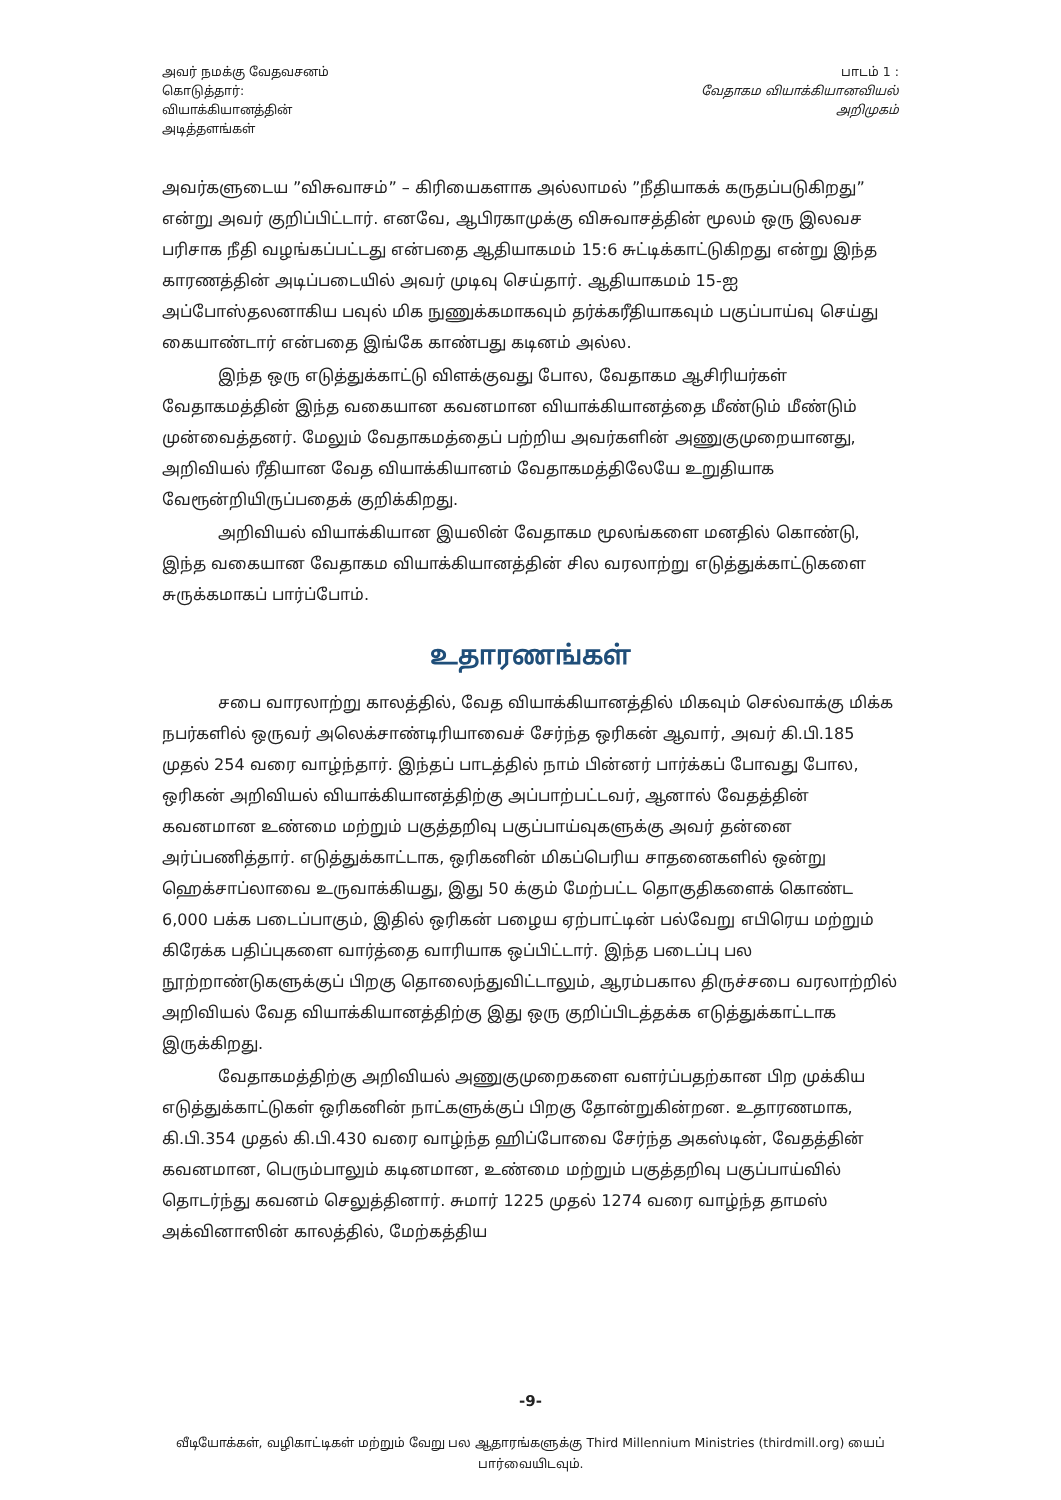அவர் நமக்கு வேதவசனம்
கொடுத்தார்:
வியாக்கியானத்தின்
அடித்தளங்கள்
பாடம் 1 :
வேதாகம வியாக்கியானவியல்
அறிமுகம்
அவர்களுடைய ”விசுவாசம்” – கிரியைகளாக அல்லாமல் ”நீதியாகக் கருதப்படுகிறது” என்று அவர் குறிப்பிட்டார். எனவே, ஆபிரகாமுக்கு விசுவாசத்தின் மூலம் ஒரு இலவச பரிசாக நீதி வழங்கப்பட்டது என்பதை ஆதியாகமம் 15:6 சுட்டிக்காட்டுகிறது என்று இந்த காரணத்தின் அடிப்படையில் அவர் முடிவு செய்தார். ஆதியாகமம் 15-ஐ அப்போஸ்தலனாகிய பவுல் மிக நுணுக்கமாகவும் தர்க்கரீதியாகவும் பகுப்பாய்வு செய்து கையாண்டார் என்பதை இங்கே காண்பது கடினம் அல்ல.
இந்த ஒரு எடுத்துக்காட்டு விளக்குவது போல, வேதாகம ஆசிரியர்கள் வேதாகமத்தின் இந்த வகையான கவனமான வியாக்கியானத்தை மீண்டும் மீண்டும் முன்வைத்தனர். மேலும் வேதாகமத்தைப் பற்றிய அவர்களின் அணுகுமுறையானது, அறிவியல் ரீதியான வேத வியாக்கியானம் வேதாகமத்திலேயே உறுதியாக வேரூன்றியிருப்பதைக் குறிக்கிறது.
அறிவியல் வியாக்கியான இயலின் வேதாகம மூலங்களை மனதில் கொண்டு, இந்த வகையான வேதாகம வியாக்கியானத்தின் சில வரலாற்று எடுத்துக்காட்டுகளை சுருக்கமாகப் பார்ப்போம்.
உதாரணங்கள்
சபை வாரலாற்று காலத்தில், வேத வியாக்கியானத்தில் மிகவும் செல்வாக்கு மிக்க நபர்களில் ஒருவர் அலெக்சாண்டிரியாவைச் சேர்ந்த ஒரிகன் ஆவார், அவர் கி.பி.185 முதல் 254 வரை வாழ்ந்தார். இந்தப் பாடத்தில் நாம் பின்னர் பார்க்கப் போவது போல, ஒரிகன் அறிவியல் வியாக்கியானத்திற்கு அப்பாற்பட்டவர், ஆனால் வேதத்தின் கவனமான உண்மை மற்றும் பகுத்தறிவு பகுப்பாய்வுகளுக்கு அவர் தன்னை அர்ப்பணித்தார். எடுத்துக்காட்டாக, ஒரிகனின் மிகப்பெரிய சாதனைகளில் ஒன்று ஹெக்சாப்லாவை உருவாக்கியது, இது 50 க்கும் மேற்பட்ட தொகுதிகளைக் கொண்ட 6,000 பக்க படைப்பாகும், இதில் ஒரிகன் பழைய ஏற்பாட்டின் பல்வேறு எபிரெய மற்றும் கிரேக்க பதிப்புகளை வார்த்தை வாரியாக ஒப்பிட்டார். இந்த படைப்பு பல நூற்றாண்டுகளுக்குப் பிறகு தொலைந்துவிட்டாலும், ஆரம்பகால திருச்சபை வரலாற்றில் அறிவியல் வேத வியாக்கியானத்திற்கு இது ஒரு குறிப்பிடத்தக்க எடுத்துக்காட்டாக இருக்கிறது.
வேதாகமத்திற்கு அறிவியல் அணுகுமுறைகளை வளர்ப்பதற்கான பிற முக்கிய எடுத்துக்காட்டுகள் ஒரிகனின் நாட்களுக்குப் பிறகு தோன்றுகின்றன. உதாரணமாக, கி.பி.354 முதல் கி.பி.430 வரை வாழ்ந்த ஹிப்போவை சேர்ந்த அகஸ்டின், வேதத்தின் கவனமான, பெரும்பாலும் கடினமான, உண்மை மற்றும் பகுத்தறிவு பகுப்பாய்வில் தொடர்ந்து கவனம் செலுத்தினார். சுமார் 1225 முதல் 1274 வரை வாழ்ந்த தாமஸ் அக்வினாஸின் காலத்தில், மேற்கத்திய
-9-
வீடியோக்கள், வழிகாட்டிகள் மற்றும் வேறு பல ஆதாரங்களுக்கு Third Millennium Ministries (thirdmill.org) யைப் பார்வையிடவும்.